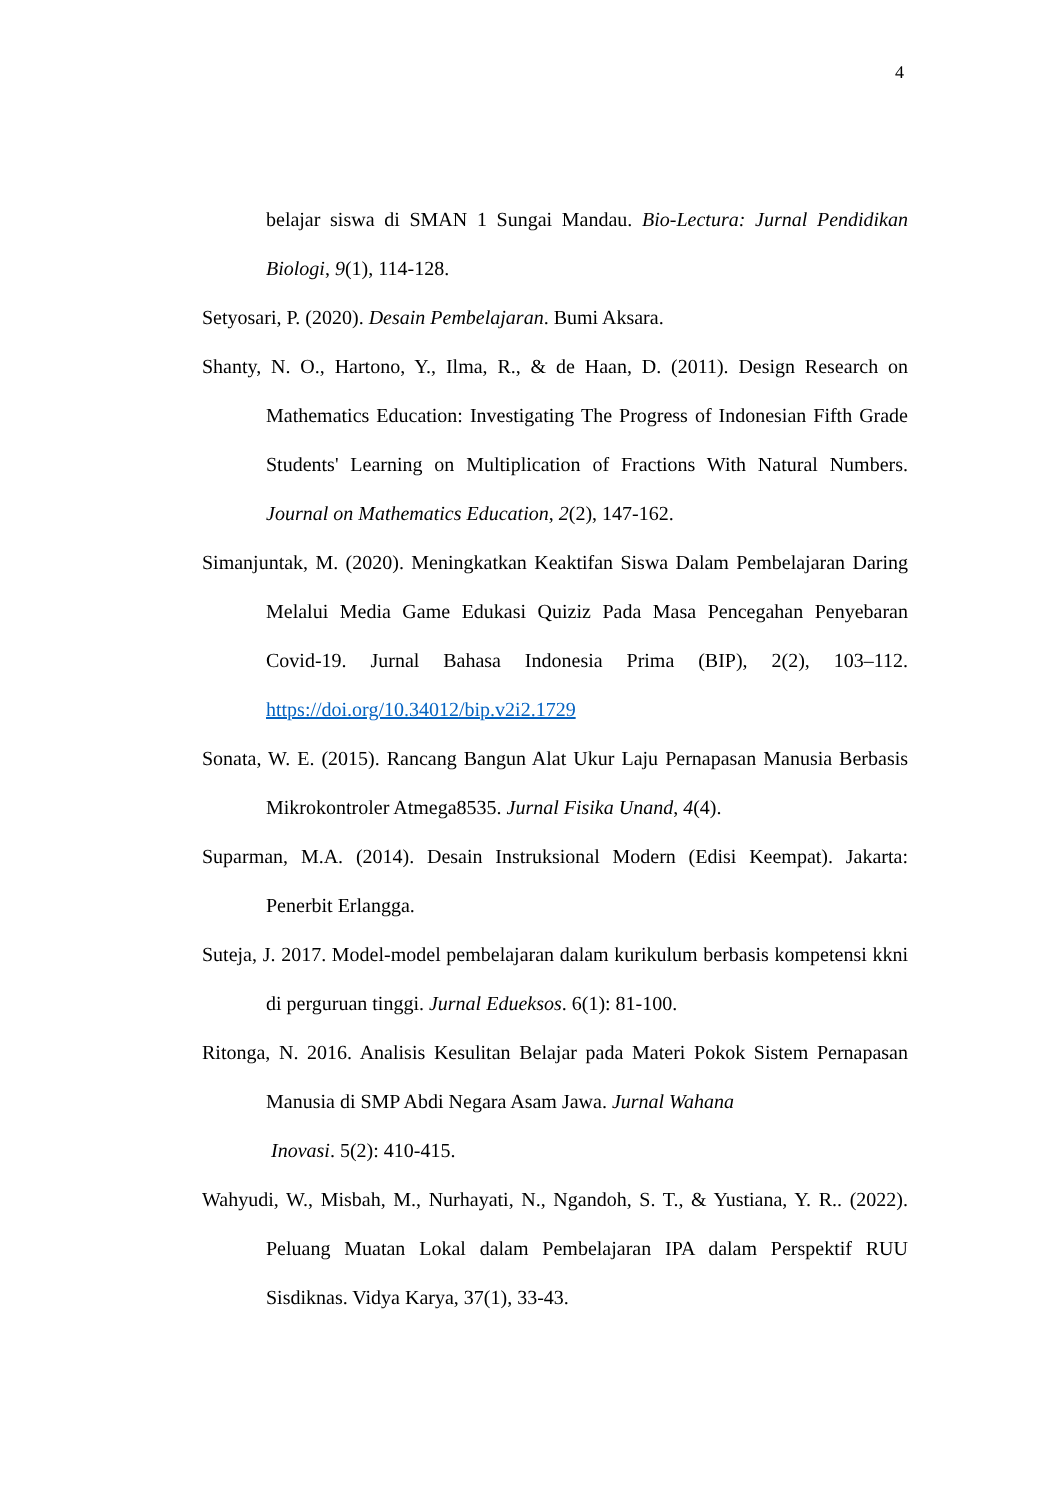4
belajar siswa di SMAN 1 Sungai Mandau. Bio-Lectura: Jurnal Pendidikan Biologi, 9(1), 114-128.
Setyosari, P. (2020). Desain Pembelajaran. Bumi Aksara.
Shanty, N. O., Hartono, Y., Ilma, R., & de Haan, D. (2011). Design Research on Mathematics Education: Investigating The Progress of Indonesian Fifth Grade Students' Learning on Multiplication of Fractions With Natural Numbers. Journal on Mathematics Education, 2(2), 147-162.
Simanjuntak, M. (2020). Meningkatkan Keaktifan Siswa Dalam Pembelajaran Daring Melalui Media Game Edukasi Quiziz Pada Masa Pencegahan Penyebaran Covid-19. Jurnal Bahasa Indonesia Prima (BIP), 2(2), 103–112. https://doi.org/10.34012/bip.v2i2.1729
Sonata, W. E. (2015). Rancang Bangun Alat Ukur Laju Pernapasan Manusia Berbasis Mikrokontroler Atmega8535. Jurnal Fisika Unand, 4(4).
Suparman, M.A. (2014). Desain Instruksional Modern (Edisi Keempat). Jakarta: Penerbit Erlangga.
Suteja, J. 2017. Model-model pembelajaran dalam kurikulum berbasis kompetensi kkni di perguruan tinggi. Jurnal Edueksos. 6(1): 81-100.
Ritonga, N. 2016. Analisis Kesulitan Belajar pada Materi Pokok Sistem Pernapasan Manusia di SMP Abdi Negara Asam Jawa. Jurnal Wahana
Inovasi. 5(2): 410-415.
Wahyudi, W., Misbah, M., Nurhayati, N., Ngandoh, S. T., & Yustiana, Y. R.. (2022). Peluang Muatan Lokal dalam Pembelajaran IPA dalam Perspektif RUU Sisdiknas. Vidya Karya, 37(1), 33-43.